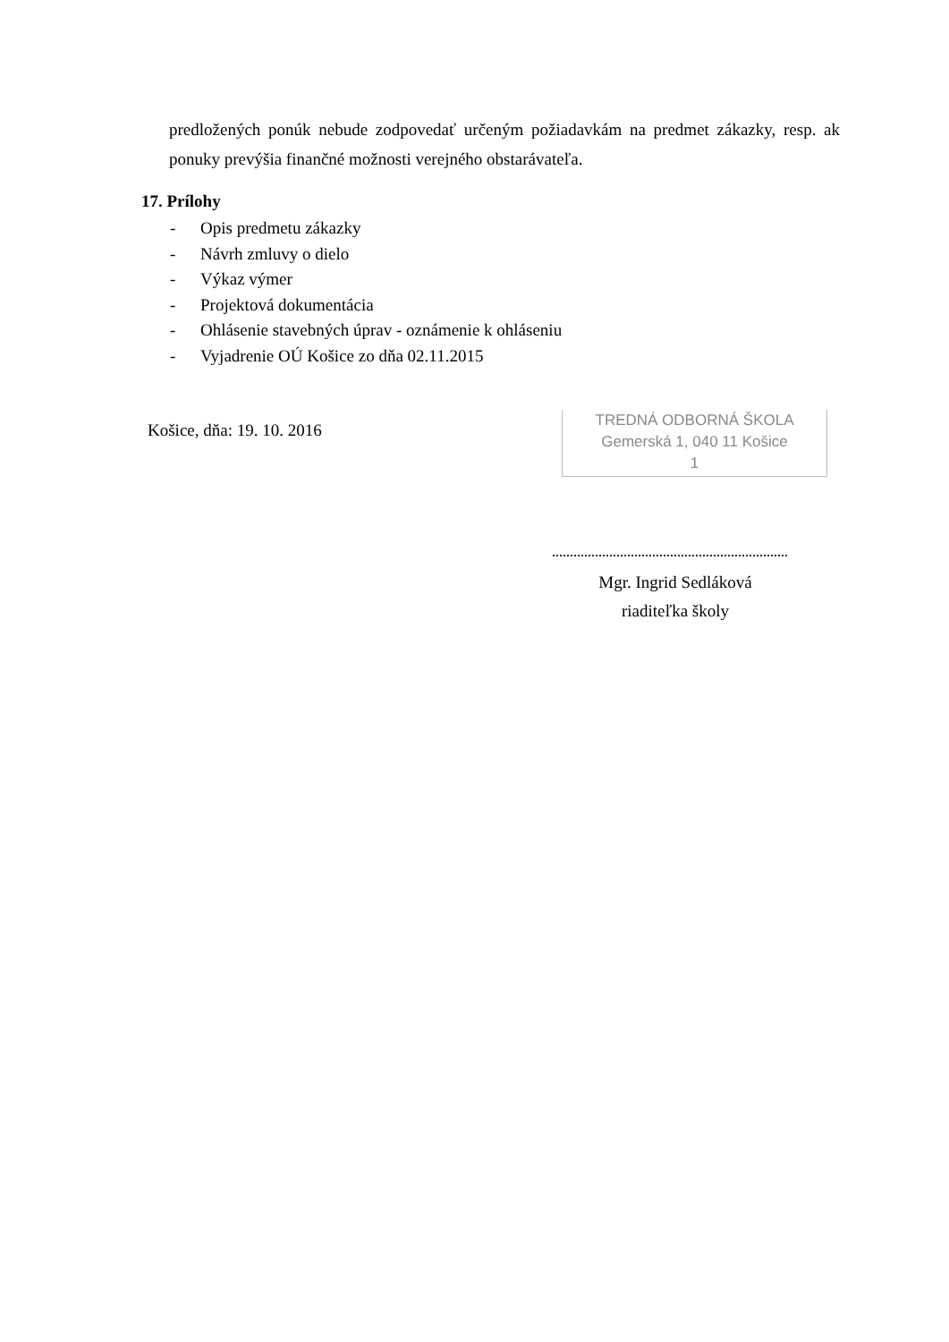predložených ponúk nebude zodpovedať určeným požiadavkám na predmet zákazky, resp. ak ponuky prevýšia finančné možnosti verejného obstarávateľa.
17. Prílohy
- Opis predmetu zákazky
- Návrh zmluvy o dielo
- Výkaz výmer
- Projektová dokumentácia
- Ohlásenie stavebných úprav - oznámenie k ohláseniu
- Vyjadrenie OÚ Košice zo dňa 02.11.2015
Košice, dňa: 19. 10. 2016
TREDNÁ ODBORNÁ ŠKOLA
Gemerská 1, 040 11 Košice
1
Mgr. Ingrid Sedláková
riaditeľka školy